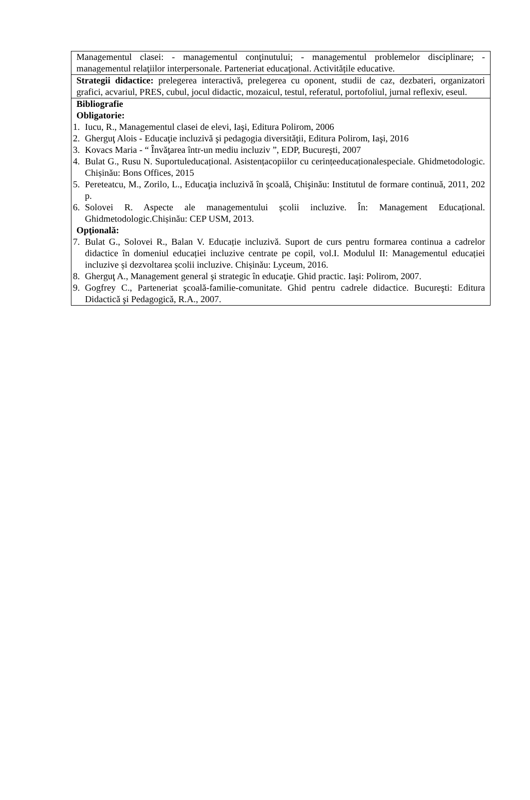| Managementul clasei: - managementul conţinutului; - managementul problemelor disciplinare; - managementul relaţiilor interpersonale. Parteneriat educaţional. Activitățile educative. |
| Strategii didactice: prelegerea interactivă, prelegerea cu oponent, studii de caz, dezbateri, organizatori grafici, acvariul, PRES, cubul, jocul didactic, mozaicul, testul, referatul, portofoliul, jurnal reflexiv, eseul. |
| Bibliografie Obligatorie: 1. Iucu, R., Managementul clasei de elevi, Iaşi, Editura Polirom, 2006 2. Gherguţ Alois - Educaţie incluzivă şi pedagogia diversităţii, Editura Polirom, Iaşi, 2016 3. Kovacs Maria - “ Învăţarea într-un mediu incluziv ”, EDP, Bucureşti, 2007 4. Bulat G., Rusu N. Suportuleducațional. Asistențacopiilor cu cerințeeducaționalespeciale. Ghidmetodologic. Chișinău: Bons Offices, 2015 5. Pereteatcu, M., Zorilo, L., Educaţia incluzivă în şcoală, Chişinău: Institutul de formare continuă, 2011, 202 p. 6. Solovei R. Aspecte ale managementului școlii incluzive. În: Management Educațional. Ghidmetodologic.Chișinău: CEP USM, 2013. Opţională: 7. Bulat G., Solovei R., Balan V. Educație incluzivă. Suport de curs pentru formarea continua a cadrelor didactice în domeniul educației incluzive centrate pe copil, vol.I. Modulul II: Managementul educației incluzive și dezvoltarea școlii incluzive. Chișinău: Lyceum, 2016. 8. Gherguţ A., Management general şi strategic în educaţie. Ghid practic. Iaşi: Polirom, 2007. 9. Gogfrey C., Parteneriat şcoală-familie-comunitate. Ghid pentru cadrele didactice. Bucureşti: Editura Didactică şi Pedagogică, R.A., 2007. |